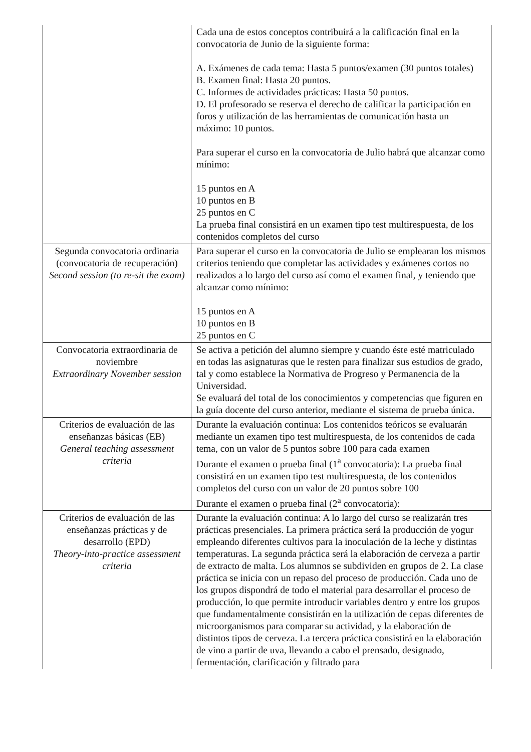| | Cada una de estos conceptos contribuirá a la calificación final en la convocatoria de Junio de la siguiente forma: A. Exámenes de cada tema: Hasta 5 puntos/examen (30 puntos totales) B. Examen final: Hasta 20 puntos. C. Informes de actividades prácticas: Hasta 50 puntos. D. El profesorado se reserva el derecho de calificar la participación en foros y utilización de las herramientas de comunicación hasta un máximo: 10 puntos. Para superar el curso en la convocatoria de Julio habrá que alcanzar como mínimo: 15 puntos en A 10 puntos en B 25 puntos en C La prueba final consistirá en un examen tipo test multirespuesta, de los contenidos completos del curso |
| Segunda convocatoria ordinaria (convocatoria de recuperación) Second session (to re-sit the exam) | Para superar el curso en la convocatoria de Julio se emplearan los mismos criterios teniendo que completar las actividades y exámenes cortos no realizados a lo largo del curso así como el examen final, y teniendo que alcanzar como mínimo: 15 puntos en A 10 puntos en B 25 puntos en C |
| Convocatoria extraordinaria de noviembre Extraordinary November session | Se activa a petición del alumno siempre y cuando éste esté matriculado en todas las asignaturas que le resten para finalizar sus estudios de grado, tal y como establece la Normativa de Progreso y Permanencia de la Universidad. Se evaluará del total de los conocimientos y competencias que figuren en la guía docente del curso anterior, mediante el sistema de prueba única. |
| Criterios de evaluación de las enseñanzas básicas (EB) General teaching assessment criteria | Durante la evaluación continua: Los contenidos teóricos se evaluarán mediante un examen tipo test multirespuesta, de los contenidos de cada tema, con un valor de 5 puntos sobre 100 para cada examen Durante el examen o prueba final (1<sup>a</sup> convocatoria): La prueba final consistirá en un examen tipo test multirespuesta, de los contenidos completos del curso con un valor de 20 puntos sobre 100 Durante el examen o prueba final (2<sup>a</sup> convocatoria): |
| Criterios de evaluación de las enseñanzas prácticas y de desarrollo (EPD) Theory-into-practice assessment criteria | Durante la evaluación continua: A lo largo del curso se realizarán tres prácticas presenciales. La primera práctica será la producción de yogur empleando diferentes cultivos para la inoculación de la leche y distintas temperaturas. La segunda práctica será la elaboración de cerveza a partir de extracto de malta. Los alumnos se subdividen en grupos de 2. La clase práctica se inicia con un repaso del proceso de producción. Cada uno de los grupos dispondrá de todo el material para desarrollar el proceso de producción, lo que permite introducir variables dentro y entre los grupos que fundamentalmente consistirán en la utilización de cepas diferentes de microorganismos para comparar su actividad, y la elaboración de distintos tipos de cerveza. La tercera práctica consistirá en la elaboración de vino a partir de uva, llevando a cabo el prensado, designado, fermentación, clarificación y filtrado para |